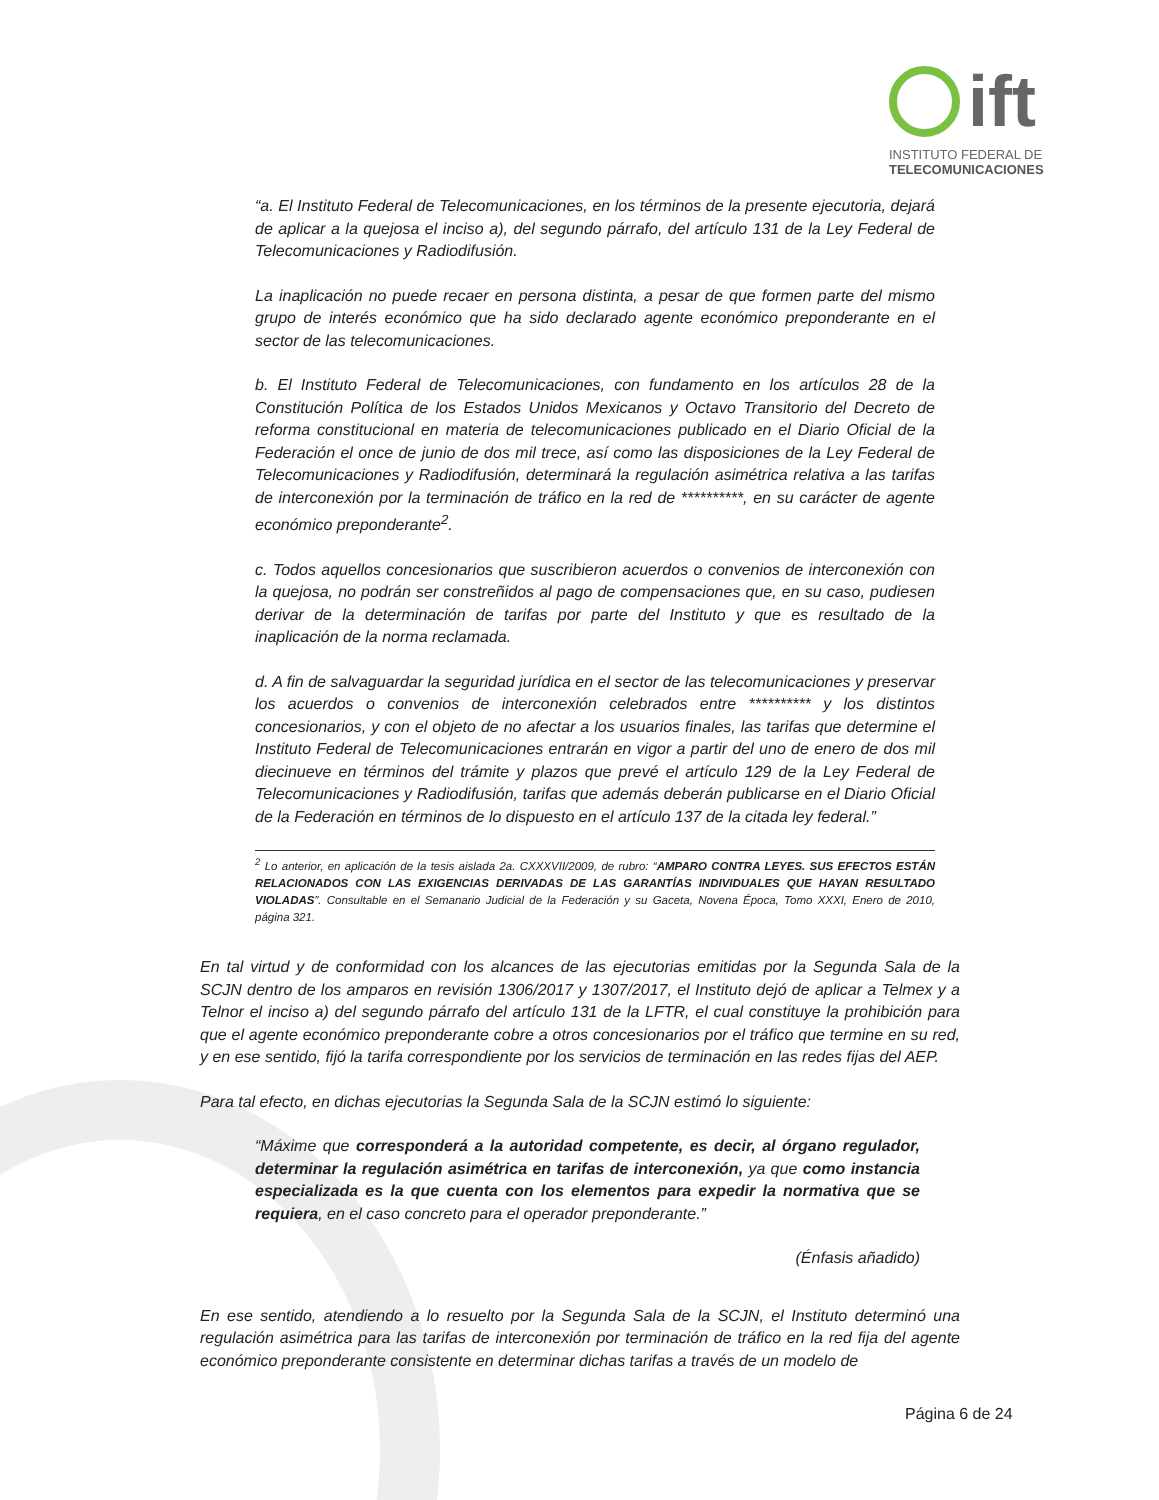ift
INSTITUTO FEDERAL DE
TELECOMUNICACIONES
“a. El Instituto Federal de Telecomunicaciones, en los términos de la presente ejecutoria, dejará de aplicar a la quejosa el inciso a), del segundo párrafo, del artículo 131 de la Ley Federal de Telecomunicaciones y Radiodifusión.
La inaplicación no puede recaer en persona distinta, a pesar de que formen parte del mismo grupo de interés económico que ha sido declarado agente económico preponderante en el sector de las telecomunicaciones.
b. El Instituto Federal de Telecomunicaciones, con fundamento en los artículos 28 de la Constitución Política de los Estados Unidos Mexicanos y Octavo Transitorio del Decreto de reforma constitucional en materia de telecomunicaciones publicado en el Diario Oficial de la Federación el once de junio de dos mil trece, así como las disposiciones de la Ley Federal de Telecomunicaciones y Radiodifusión, determinará la regulación asimétrica relativa a las tarifas de interconexión por la terminación de tráfico en la red de **********, en su carácter de agente económico preponderante<sup>2</sup>.
c. Todos aquellos concesionarios que suscribieron acuerdos o convenios de interconexión con la quejosa, no podrán ser constreñidos al pago de compensaciones que, en su caso, pudiesen derivar de la determinación de tarifas por parte del Instituto y que es resultado de la inaplicación de la norma reclamada.
d. A fin de salvaguardar la seguridad jurídica en el sector de las telecomunicaciones y preservar los acuerdos o convenios de interconexión celebrados entre ********** y los distintos concesionarios, y con el objeto de no afectar a los usuarios finales, las tarifas que determine el Instituto Federal de Telecomunicaciones entrarán en vigor a partir del uno de enero de dos mil diecinueve en términos del trámite y plazos que prevé el artículo 129 de la Ley Federal de Telecomunicaciones y Radiodifusión, tarifas que además deberán publicarse en el Diario Oficial de la Federación en términos de lo dispuesto en el artículo 137 de la citada ley federal.”
<sup>2</sup> Lo anterior, en aplicación de la tesis aislada 2a. CXXXVII/2009, de rubro: “AMPARO CONTRA LEYES. SUS EFECTOS ESTÁN RELACIONADOS CON LAS EXIGENCIAS DERIVADAS DE LAS GARANTÍAS INDIVIDUALES QUE HAYAN RESULTADO VIOLADAS”. Consultable en el Semanario Judicial de la Federación y su Gaceta, Novena Época, Tomo XXXI, Enero de 2010, página 321.
En tal virtud y de conformidad con los alcances de las ejecutorias emitidas por la Segunda Sala de la SCJN dentro de los amparos en revisión 1306/2017 y 1307/2017, el Instituto dejó de aplicar a Telmex y a Telnor el inciso a) del segundo párrafo del artículo 131 de la LFTR, el cual constituye la prohibición para que el agente económico preponderante cobre a otros concesionarios por el tráfico que termine en su red, y en ese sentido, fijó la tarifa correspondiente por los servicios de terminación en las redes fijas del AEP.
Para tal efecto, en dichas ejecutorias la Segunda Sala de la SCJN estimó lo siguiente:
“Máxime que corresponderá a la autoridad competente, es decir, al órgano regulador, determinar la regulación asimétrica en tarifas de interconexión, ya que como instancia especializada es la que cuenta con los elementos para expedir la normativa que se requiera, en el caso concreto para el operador preponderante.”
(Énfasis añadido)
En ese sentido, atendiendo a lo resuelto por la Segunda Sala de la SCJN, el Instituto determinó una regulación asimétrica para las tarifas de interconexión por terminación de tráfico en la red fija del agente económico preponderante consistente en determinar dichas tarifas a través de un modelo de
Página 6 de 24